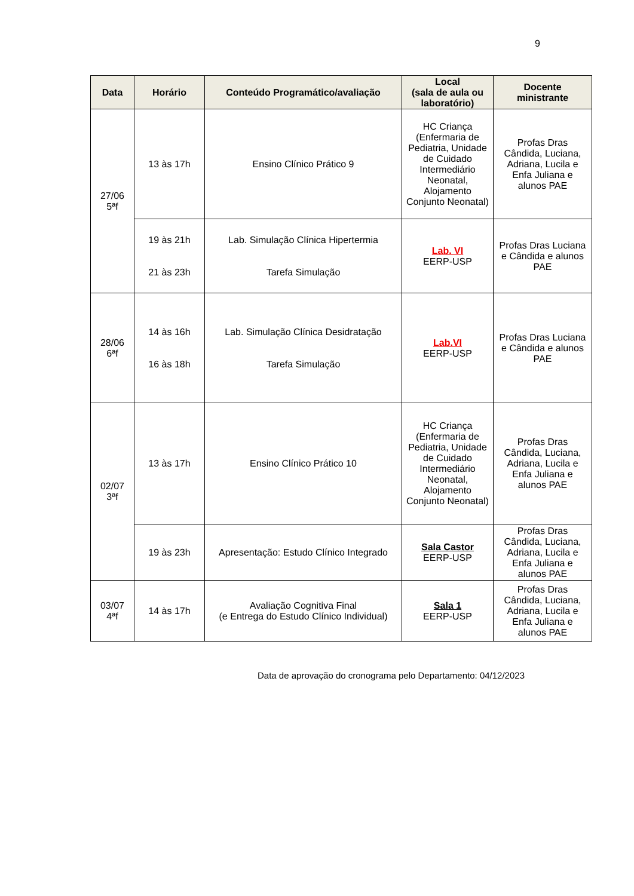9
| Data | Horário | Conteúdo Programático/avaliação | Local (sala de aula ou laboratório) | Docente ministrante |
| --- | --- | --- | --- | --- |
| 27/06 5ªf | 13 às 17h | Ensino Clínico Prático 9 | HC Criança (Enfermaria de Pediatria, Unidade de Cuidado Intermediário Neonatal, Alojamento Conjunto Neonatal) | Profas Dras Cândida, Luciana, Adriana, Lucila e Enfa Juliana e alunos PAE |
| | 19 às 21h 21 às 23h | Lab. Simulação Clínica Hipertermia Tarefa Simulação | Lab. VI EERP-USP | Profas Dras Luciana e Cândida e alunos PAE |
| 28/06 6ªf | 14 às 16h 16 às 18h | Lab. Simulação Clínica Desidratação Tarefa Simulação | Lab.VI EERP-USP | Profas Dras Luciana e Cândida e alunos PAE |
| 02/07 3ªf | 13 às 17h | Ensino Clínico Prático 10 | HC Criança (Enfermaria de Pediatria, Unidade de Cuidado Intermediário Neonatal, Alojamento Conjunto Neonatal) | Profas Dras Cândida, Luciana, Adriana, Lucila e Enfa Juliana e alunos PAE |
| | 19 às 23h | Apresentação: Estudo Clínico Integrado | Sala Castor EERP-USP | Profas Dras Cândida, Luciana, Adriana, Lucila e Enfa Juliana e alunos PAE |
| 03/07 4ªf | 14 às 17h | Avaliação Cognitiva Final (e Entrega do Estudo Clínico Individual) | Sala 1 EERP-USP | Profas Dras Cândida, Luciana, Adriana, Lucila e Enfa Juliana e alunos PAE |
Data de aprovação do cronograma pelo Departamento: 04/12/2023